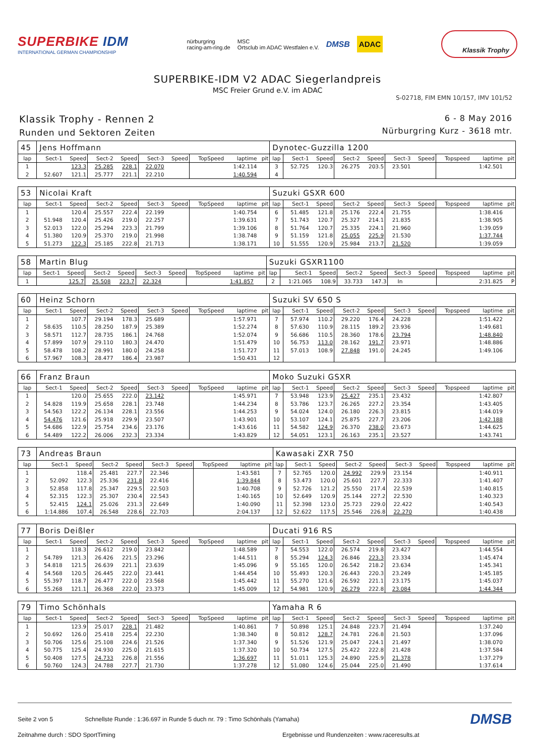SUPERBIKE IDM
INTERNATIONAL GERMAN CHAMPIONSHIP
nürburgring
racing-am-ring.de
MSC
Ortsclub im ADAC Westfalen e.V.
DMSB
ADAC
Klassik Trophy
SUPERBIKE-IDM V2 ADAC Siegerlandpreis
MSC Freier Grund e.V. im ADAC
S-02718, FIM EMN 10/157, IMV 101/52
Klassik Trophy - Rennen 2
Runden und Sektoren Zeiten
6 - 8 May 2016
Nürburgring Kurz - 3618 mtr.
| 45 | Jens Hoffmann | | | | | | | | | Dynotec-Guzzilla 1200 | | | | | | | | | |
| lap | Sect-1 | Speed | Sect-2 | Speed | Sect-3 | Speed | TopSpeed | laptime | pit | lap | Sect-1 | Speed | Sect-2 | Speed | Sect-3 | Speed | Topspeed | laptime | pit |
| 1 | | 123.3 | 25.285 | 228.1 | 22.070 | | | 1:42.114 | | 3 | 52.725 | 120.3 | 26.275 | 203.5 | 23.501 | | | 1:42.501 | |
| 2 | 52.607 | 121.1 | 25.777 | 221.1 | 22.210 | | | 1:40.594 | | 4 | | | | | | | | | |
| 53 | Nicolai Kraft | | | | | | | | | Suzuki GSXR 600 | | | | | | | | | |
| lap | Sect-1 | Speed | Sect-2 | Speed | Sect-3 | Speed | TopSpeed | laptime | pit | lap | Sect-1 | Speed | Sect-2 | Speed | Sect-3 | Speed | Topspeed | laptime | pit |
| 1 | | 120.4 | 25.557 | 222.4 | 22.199 | | | 1:40.754 | | 6 | 51.485 | 121.8 | 25.176 | 222.4 | 21.755 | | | 1:38.416 | |
| 2 | 51.948 | 120.4 | 25.426 | 219.0 | 22.257 | | | 1:39.631 | | 7 | 51.743 | 120.7 | 25.327 | 214.1 | 21.835 | | | 1:38.905 | |
| 3 | 52.013 | 122.0 | 25.294 | 223.3 | 21.799 | | | 1:39.106 | | 8 | 51.764 | 120.7 | 25.335 | 224.1 | 21.960 | | | 1:39.059 | |
| 4 | 51.380 | 120.9 | 25.370 | 219.0 | 21.998 | | | 1:38.748 | | 9 | 51.159 | 121.8 | 25.055 | 225.9 | 21.530 | | | 1:37.744 | |
| 5 | 51.273 | 122.3 | 25.185 | 222.8 | 21.713 | | | 1:38.171 | | 10 | 51.555 | 120.9 | 25.984 | 213.7 | 21.520 | | | 1:39.059 | |
| 58 | Martin Blug | | | | | | | | | Suzuki GSXR1100 | | | | | | | | | |
| lap | Sect-1 | Speed | Sect-2 | Speed | Sect-3 | Speed | TopSpeed | laptime | pit | lap | Sect-1 | Speed | Sect-2 | Speed | Sect-3 | Speed | Topspeed | laptime | pit |
| 1 | | 125.7 | 25.508 | 223.7 | 22.324 | | | 1:41.857 | | 2 | 1:21.065 | 108.9 | 33.733 | 147.3 | In | | | 2:31.825 | P |
| 60 | Heinz Schorn | | | | | | | | | Suzuki SV 650 S | | | | | | | | | |
| lap | Sect-1 | Speed | Sect-2 | Speed | Sect-3 | Speed | TopSpeed | laptime | pit | lap | Sect-1 | Speed | Sect-2 | Speed | Sect-3 | Speed | Topspeed | laptime | pit |
| 1 | | 107.7 | 29.194 | 178.3 | 25.689 | | | 1:57.971 | | 7 | 57.974 | 110.2 | 29.220 | 176.4 | 24.228 | | | 1:51.422 | |
| 2 | 58.635 | 110.5 | 28.250 | 187.9 | 25.389 | | | 1:52.274 | | 8 | 57.630 | 110.9 | 28.115 | 189.2 | 23.936 | | | 1:49.681 | |
| 3 | 58.571 | 112.7 | 28.735 | 186.1 | 24.768 | | | 1:52.074 | | 9 | 56.686 | 110.5 | 28.360 | 178.6 | 23.794 | | | 1:48.840 | |
| 4 | 57.899 | 107.9 | 29.110 | 180.3 | 24.470 | | | 1:51.479 | | 10 | 56.753 | 113.0 | 28.162 | 191.7 | 23.971 | | | 1:48.886 | |
| 5 | 58.478 | 108.2 | 28.991 | 180.0 | 24.258 | | | 1:51.727 | | 11 | 57.013 | 108.9 | 27.848 | 191.0 | 24.245 | | | 1:49.106 | |
| 6 | 57.967 | 108.3 | 28.477 | 186.4 | 23.987 | | | 1:50.431 | | 12 | | | | | | | | | |
| 66 | Franz Braun | | | | | | | | | Moko Suzuki GSXR | | | | | | | | | |
| lap | Sect-1 | Speed | Sect-2 | Speed | Sect-3 | Speed | TopSpeed | laptime | pit | lap | Sect-1 | Speed | Sect-2 | Speed | Sect-3 | Speed | Topspeed | laptime | pit |
| 1 | | 120.0 | 25.655 | 222.0 | 23.142 | | | 1:45.971 | | 7 | 53.948 | 123.9 | 25.427 | 235.1 | 23.432 | | | 1:42.807 | |
| 2 | 54.828 | 119.9 | 25.658 | 228.1 | 23.748 | | | 1:44.234 | | 8 | 53.786 | 123.7 | 26.265 | 227.2 | 23.354 | | | 1:43.405 | |
| 3 | 54.563 | 122.2 | 26.134 | 228.1 | 23.556 | | | 1:44.253 | | 9 | 54.024 | 124.0 | 26.180 | 226.3 | 23.815 | | | 1:44.019 | |
| 4 | 54.476 | 121.6 | 25.918 | 229.9 | 23.507 | | | 1:43.901 | | 10 | 53.107 | 124.1 | 25.875 | 227.7 | 23.206 | | | 1:42.188 | |
| 5 | 54.686 | 122.9 | 25.754 | 234.6 | 23.176 | | | 1:43.616 | | 11 | 54.582 | 124.9 | 26.370 | 238.0 | 23.673 | | | 1:44.625 | |
| 6 | 54.489 | 122.2 | 26.006 | 232.3 | 23.334 | | | 1:43.829 | | 12 | 54.051 | 123.1 | 26.163 | 235.1 | 23.527 | | | 1:43.741 | |
| 73 | Andreas Braun | | | | | | | | | Kawasaki ZXR 750 | | | | | | | | | |
| lap | Sect-1 | Speed | Sect-2 | Speed | Sect-3 | Speed | TopSpeed | laptime | pit | lap | Sect-1 | Speed | Sect-2 | Speed | Sect-3 | Speed | Topspeed | laptime | pit |
| 1 | | 118.4 | 25.481 | 227.7 | 22.346 | | | 1:43.581 | | 7 | 52.765 | 120.0 | 24.992 | 229.9 | 23.154 | | | 1:40.911 | |
| 2 | 52.092 | 122.3 | 25.336 | 231.8 | 22.416 | | | 1:39.844 | | 8 | 53.473 | 120.0 | 25.601 | 227.7 | 22.333 | | | 1:41.407 | |
| 3 | 52.858 | 117.8 | 25.347 | 229.5 | 22.503 | | | 1:40.708 | | 9 | 52.726 | 121.2 | 25.550 | 217.4 | 22.539 | | | 1:40.815 | |
| 4 | 52.315 | 122.3 | 25.307 | 230.4 | 22.543 | | | 1:40.165 | | 10 | 52.649 | 120.9 | 25.144 | 227.2 | 22.530 | | | 1:40.323 | |
| 5 | 52.415 | 124.1 | 25.026 | 231.3 | 22.649 | | | 1:40.090 | | 11 | 52.398 | 123.0 | 25.723 | 229.0 | 22.422 | | | 1:40.543 | |
| 6 | 1:14.886 | 107.4 | 26.548 | 228.6 | 22.703 | | | 2:04.137 | | 12 | 52.622 | 117.5 | 25.546 | 226.8 | 22.270 | | | 1:40.438 | |
| 77 | Boris Deißler | | | | | | | | | Ducati 916 RS | | | | | | | | | |
| lap | Sect-1 | Speed | Sect-2 | Speed | Sect-3 | Speed | TopSpeed | laptime | pit | lap | Sect-1 | Speed | Sect-2 | Speed | Sect-3 | Speed | Topspeed | laptime | pit |
| 1 | | 118.3 | 26.612 | 219.0 | 23.842 | | | 1:48.589 | | 7 | 54.553 | 122.0 | 26.574 | 219.8 | 23.427 | | | 1:44.554 | |
| 2 | 54.789 | 121.3 | 26.426 | 221.5 | 23.296 | | | 1:44.511 | | 8 | 55.294 | 124.3 | 26.846 | 223.3 | 23.334 | | | 1:45.474 | |
| 3 | 54.818 | 121.5 | 26.639 | 221.1 | 23.639 | | | 1:45.096 | | 9 | 55.165 | 120.0 | 26.542 | 218.2 | 23.634 | | | 1:45.341 | |
| 4 | 54.568 | 120.5 | 26.445 | 222.0 | 23.441 | | | 1:44.454 | | 10 | 55.493 | 120.3 | 26.443 | 220.3 | 23.249 | | | 1:45.185 | |
| 5 | 55.397 | 118.7 | 26.477 | 222.0 | 23.568 | | | 1:45.442 | | 11 | 55.270 | 121.6 | 26.592 | 221.1 | 23.175 | | | 1:45.037 | |
| 6 | 55.268 | 121.1 | 26.368 | 222.0 | 23.373 | | | 1:45.009 | | 12 | 54.981 | 120.9 | 26.279 | 222.8 | 23.084 | | | 1:44.344 | |
| 79 | Timo Schönhals | | | | | | | | | Yamaha R 6 | | | | | | | | | |
| lap | Sect-1 | Speed | Sect-2 | Speed | Sect-3 | Speed | TopSpeed | laptime | pit | lap | Sect-1 | Speed | Sect-2 | Speed | Sect-3 | Speed | Topspeed | laptime | pit |
| 1 | | 123.9 | 25.017 | 228.1 | 21.482 | | | 1:40.861 | | 7 | 50.898 | 125.1 | 24.848 | 223.7 | 21.494 | | | 1:37.240 | |
| 2 | 50.692 | 126.0 | 25.418 | 225.4 | 22.230 | | | 1:38.340 | | 8 | 50.812 | 128.7 | 24.781 | 226.8 | 21.503 | | | 1:37.096 | |
| 3 | 50.706 | 125.6 | 25.108 | 224.6 | 21.526 | | | 1:37.340 | | 9 | 51.526 | 121.9 | 25.047 | 224.1 | 21.497 | | | 1:38.070 | |
| 4 | 50.775 | 125.4 | 24.930 | 225.0 | 21.615 | | | 1:37.320 | | 10 | 50.734 | 127.5 | 25.422 | 222.8 | 21.428 | | | 1:37.584 | |
| 5 | 50.408 | 127.5 | 24.733 | 226.8 | 21.556 | | | 1:36.697 | | 11 | 51.011 | 125.3 | 24.890 | 225.9 | 21.378 | | | 1:37.279 | |
| 6 | 50.760 | 124.3 | 24.788 | 227.7 | 21.730 | | | 1:37.278 | | 12 | 51.080 | 124.6 | 25.044 | 225.0 | 21.490 | | | 1:37.614 | |
Seite 2 von 5 Schnellste Runde : 1:36.697 in Runde 5 duch nr. 79 : Timo Schönhals (Yamaha) DMSB
Zeitnahme durch : SDO SportTiming Ergebnisse und Rundenzeiten : www.raceresults.at